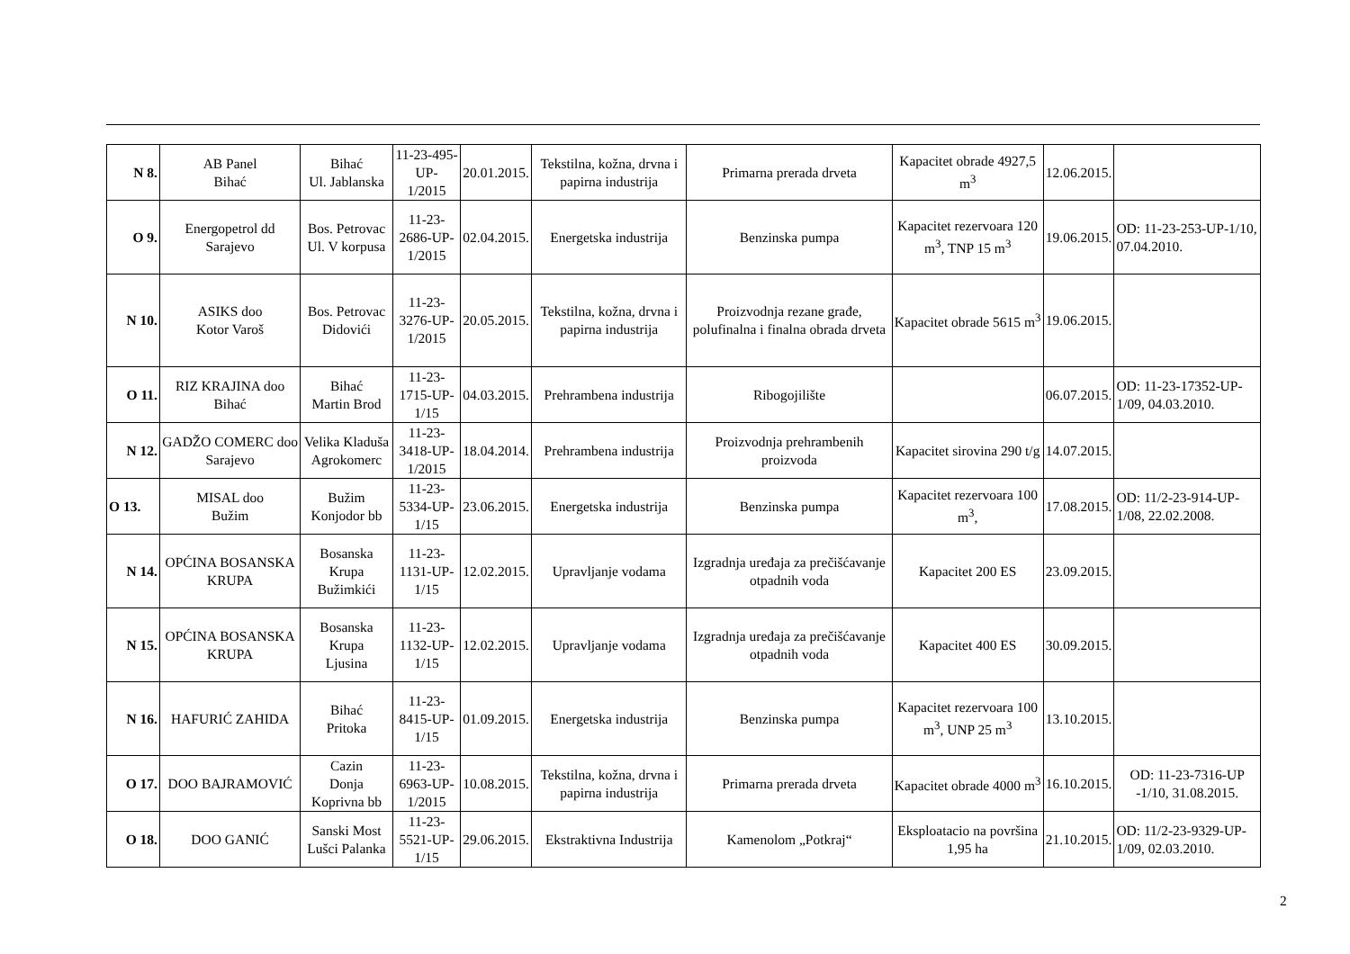| N 8. | AB Panel Bihać | Bihać Ul. Jablanska | 11-23-495-UP- 1/2015 | 20.01.2015. | Tekstilna, kožna, drvna i papirna industrija | Primarna prerada drveta | Kapacitet obrade 4927,5 m<sup>3</sup> | 12.06.2015. | |
| O 9. | Energopetrol dd Sarajevo | Bos. Petrovac Ul. V korpusa | 11-23-2686-UP- 1/2015 | 02.04.2015. | Energetska industrija | Benzinska pumpa | Kapacitet rezervoara 120 m<sup>3</sup>, TNP 15 m<sup>3</sup> | 19.06.2015. | OD: 11-23-253-UP-1/10, 07.04.2010. |
| N 10. | ASIKS doo Kotor Varoš | Bos. Petrovac Didovići | 11-23-3276-UP- 1/2015 | 20.05.2015. | Tekstilna, kožna, drvna i papirna industrija | Proizvodnja rezane građe, polufinalna i finalna obrada drveta | Kapacitet obrade 5615 m<sup>3</sup> | 19.06.2015. | |
| O 11. | RIZ KRAJINA doo Bihać | Bihać Martin Brod | 11-23-1715-UP- 1/15 | 04.03.2015. | Prehrambena industrija | Ribogojilište | | 06.07.2015. | OD: 11-23-17352-UP-1/09, 04.03.2010. |
| N 12. | GADŽO COMERC doo Sarajevo | Velika Kladuša Agrokomerc | 11-23-3418-UP- 1/2015 | 18.04.2014. | Prehrambena industrija | Proizvodnja prehrambenih proizvoda | Kapacitet sirovina 290 t/g | 14.07.2015. | |
| O 13. | MISAL doo Bužim | Bužim Konjodor bb | 11-23-5334-UP- 1/15 | 23.06.2015. | Energetska industrija | Benzinska pumpa | Kapacitet rezervoara 100 m<sup>3</sup>, | 17.08.2015. | OD: 11/2-23-914-UP-1/08, 22.02.2008. |
| N 14. | OPĆINA BOSANSKA KRUPA | Bosanska Krupa Bužimkići | 11-23-1131-UP- 1/15 | 12.02.2015. | Upravljanje vodama | Izgradnja uređaja za prečišćavanje otpadnih voda | Kapacitet 200 ES | 23.09.2015. | |
| N 15. | OPĆINA BOSANSKA KRUPA | Bosanska Krupa Ljusina | 11-23-1132-UP- 1/15 | 12.02.2015. | Upravljanje vodama | Izgradnja uređaja za prečišćavanje otpadnih voda | Kapacitet 400 ES | 30.09.2015. | |
| N 16. | HAFURIĆ ZAHIDA | Bihać Pritoka | 11-23-8415-UP- 1/15 | 01.09.2015. | Energetska industrija | Benzinska pumpa | Kapacitet rezervoara 100 m<sup>3</sup>, UNP 25 m<sup>3</sup> | 13.10.2015. | |
| O 17. | DOO BAJRAMOVIĆ | Cazin Donja Koprivna bb | 11-23-6963-UP- 1/2015 | 10.08.2015. | Tekstilna, kožna, drvna i papirna industrija | Primarna prerada drveta | Kapacitet obrade 4000 m<sup>3</sup> | 16.10.2015. | OD: 11-23-7316-UP -1/10, 31.08.2015. |
| O 18. | DOO GANIĆ | Sanski Most Lušci Palanka | 11-23-5521-UP- 1/15 | 29.06.2015. | Ekstraktivna Industrija | Kamenolom „Potkraj“ | Eksploatacio na površina 1,95 ha | 21.10.2015. | OD: 11/2-23-9329-UP-1/09, 02.03.2010. |
2